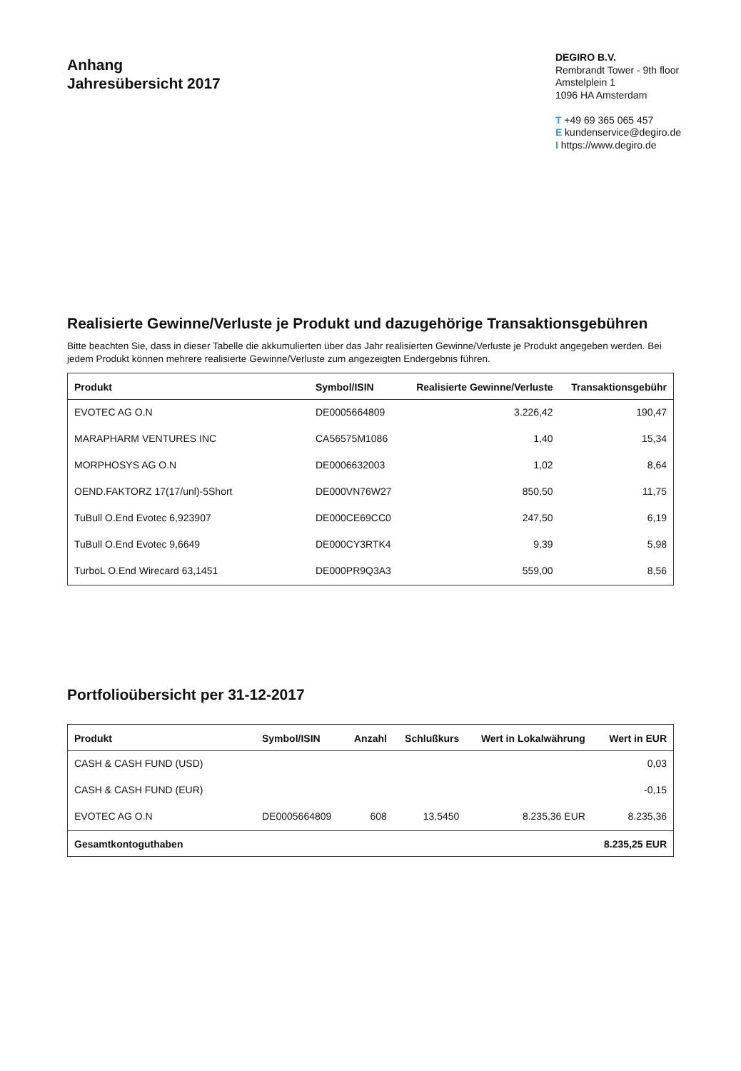Anhang
Jahresübersicht 2017
DEGIRO B.V.
Rembrandt Tower - 9th floor
Amstelplein 1
1096 HA Amsterdam
T +49 69 365 065 457
E kundenservice@degiro.de
I https://www.degiro.de
Realisierte Gewinne/Verluste je Produkt und dazugehörige Transaktionsgebühren
Bitte beachten Sie, dass in dieser Tabelle die akkumulierten über das Jahr realisierten Gewinne/Verluste je Produkt angegeben werden. Bei jedem Produkt können mehrere realisierte Gewinne/Verluste zum angezeigten Endergebnis führen.
| Produkt | Symbol/ISIN | Realisierte Gewinne/Verluste | Transaktionsgebühr |
| --- | --- | --- | --- |
| EVOTEC AG O.N | DE0005664809 | 3.226,42 | 190,47 |
| MARAPHARM VENTURES INC | CA56575M1086 | 1,40 | 15,34 |
| MORPHOSYS AG O.N | DE0006632003 | 1,02 | 8,64 |
| OEND.FAKTORZ 17(17/unl)-5Short | DE000VN76W27 | 850,50 | 11,75 |
| TuBull O.End Evotec 6,923907 | DE000CE69CC0 | 247,50 | 6,19 |
| TuBull O.End Evotec 9,6649 | DE000CY3RTK4 | 9,39 | 5,98 |
| TurboL O.End Wirecard 63,1451 | DE000PR9Q3A3 | 559,00 | 8,56 |
Portfolioübersicht per 31-12-2017
| Produkt | Symbol/ISIN | Anzahl | Schlußkurs | Wert in Lokalwährung | Wert in EUR |
| --- | --- | --- | --- | --- | --- |
| CASH & CASH FUND (USD) | | | | | 0,03 |
| CASH & CASH FUND (EUR) | | | | | -0,15 |
| EVOTEC AG O.N | DE0005664809 | 608 | 13,5450 | 8.235,36 EUR | 8.235,36 |
| Gesamtkontoguthaben | | | | | 8.235,25 EUR |